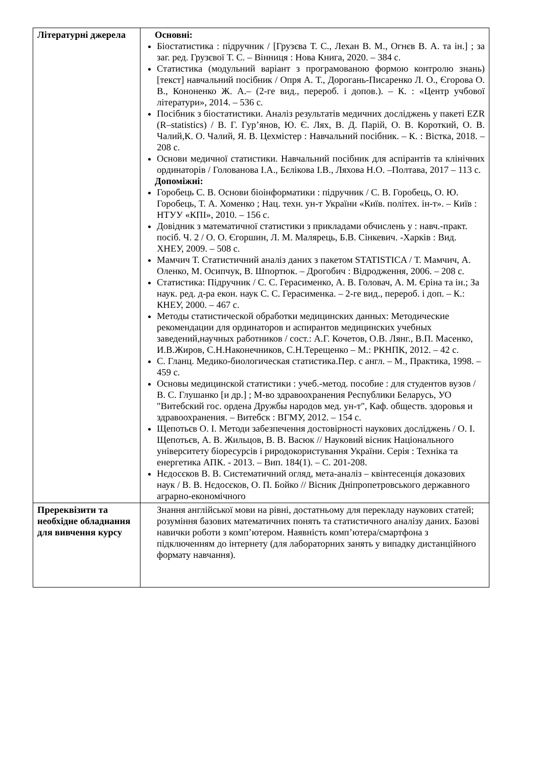| Літературні джерела | Основні: Біостатистика : підручник / [Грузєва Т. С., Лехан В. М., Огнєв В. А. та ін.] ; за заг. ред. Грузєвої Т. С. – Вінниця : Нова Книга, 2020. – 384 с. Статистика (модульний варіант з програмованою формою контролю знань) [текст] навчальний посібник / Опря А. Т., Дорогань-Писаренко Л. О., Єгорова О. В., Кононенко Ж. А.– (2-ге вид., перероб. і допов.). – К. : «Центр учбової літератури», 2014. – 536 с. Посібник з біостатистики. Аналіз результатів медичних досліджень у пакеті EZR (R–statistics) / В. Г. Гур’янов, Ю. Є. Лях, В. Д. Парій, О. В. Короткий, О. В. Чалий,К. О. Чалий, Я. В. Цехмістер : Навчальний посібник. – К. : Вістка, 2018. – 208 с. Основи медичної статистики. Навчальний посібник для аспірантів та клінічних ординаторів / Голованова І.А., Бєлікова І.В., Ляхова Н.О. –Полтава, 2017 – 113 с. Допоміжні: Горобець С. В. Основи біоінформатики : підручник / С. В. Горобець, О. Ю. Горобець, Т. А. Хоменко ; Нац. техн. ун-т України «Київ. політех. ін-т». – Київ : НТУУ «КПІ», 2010. – 156 с. Довідник з математичної статистики з прикладами обчислень у : навч.-практ. посіб. Ч. 2 / О. О. Єгоршин, Л. М. Малярець, Б.В. Сінкевич. -Харків : Вид. ХНЕУ, 2009. – 508 с. Мамчич Т. Статистичний аналіз даних з пакетом STATISTICA / Т. Мамчич, А. Оленко, М. Осипчук, В. Шпортюк. – Дрогобич : Відродження, 2006. – 208 с. Статистика: Підручник / С. С. Герасименко, А. В. Головач, А. М. Єріна та ін.; За наук. ред. д-ра екон. наук С. С. Герасименка. – 2-ге вид., перероб. і доп. – К.: КНЕУ, 2000. – 467 с. Методы статистической обработки медицинских данных: Методические рекомендации для ординаторов и аспирантов медицинских учебных заведений,научных работников / сост.: А.Г. Кочетов, О.В. Лянг., В.П. Масенко, И.В.Жиров, С.Н.Наконечников, С.Н.Терещенко – М.: РКНПК, 2012. – 42 с. С. Гланц. Медико-биологическая статистика.Пер. с англ. – М., Практика, 1998. – 459 с. Основы медицинской статистики : учеб.-метод. пособие : для студентов вузов / В. С. Глушанко [и др.] ; М-во здравоохранения Республики Беларусь, УО "Витебский гос. ордена Дружбы народов мед. ун-т", Каф. обществ. здоровья и здравоохранения. – Витебск : ВГМУ, 2012. – 154 с. Щепотьєв О. І. Методи забезпечення достовірності наукових досліджень / О. І. Щепотьєв, А. В. Жильцов, В. В. Васюк // Науковий вісник Національного університету біоресурсів і риродокористування України. Серія : Техніка та енергетика АПК. - 2013. – Вип. 184(1). – С. 201-208. Нєдосєков В. В. Систематичний огляд, мета-аналіз – квінтесенція доказових наук / В. В. Нєдосєков, О. П. Бойко // Вісник Дніпропетровського державного аграрно-економічного |
| Пререквізити та необхідне обладнання для вивчення курсу | Знання англійської мови на рівні, достатньому для перекладу наукових статей; розуміння базових математичних понять та статистичного аналізу даних. Базові навички роботи з комп’ютером. Наявність комп’ютера/смартфона з підключенням до інтернету (для лабораторних занять у випадку дистанційного формату навчання). |